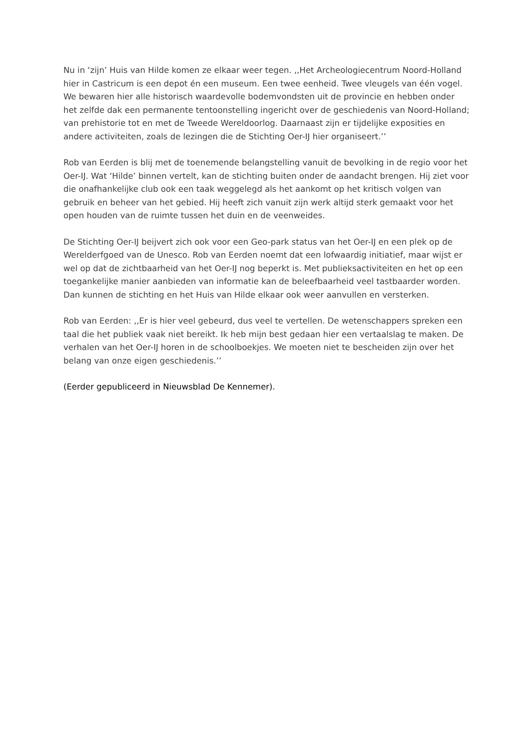Nu in ‘zijn’ Huis van Hilde komen ze elkaar weer tegen. ,,Het Archeologiecentrum Noord-Holland hier in Castricum is een depot én een museum. Een twee eenheid. Twee vleugels van één vogel. We bewaren hier alle historisch waardevolle bodemvondsten uit de provincie en hebben onder het zelfde dak een permanente tentoonstelling ingericht over de geschiedenis van Noord-Holland; van prehistorie tot en met de Tweede Wereldoorlog. Daarnaast zijn er tijdelijke exposities en andere activiteiten, zoals de lezingen die de Stichting Oer-IJ hier organiseert.’’
Rob van Eerden is blij met de toenemende belangstelling vanuit de bevolking in de regio voor het Oer-IJ. Wat ‘Hilde’ binnen vertelt, kan de stichting buiten onder de aandacht brengen. Hij ziet voor die onafhankelijke club ook een taak weggelegd als het aankomt op het kritisch volgen van gebruik en beheer van het gebied. Hij heeft zich vanuit zijn werk altijd sterk gemaakt voor het open houden van de ruimte tussen het duin en de veenweides.
De Stichting Oer-IJ beijvert zich ook voor een Geo-park status van het Oer-IJ en een plek op de Werelderfgoed van de Unesco. Rob van Eerden noemt dat een lofwaardig initiatief, maar wijst er wel op dat de zichtbaarheid van het Oer-IJ nog beperkt is. Met publieksactiviteiten en het op een toegankelijke manier aanbieden van informatie kan de beleefbaarheid veel tastbaarder worden. Dan kunnen de stichting en het Huis van Hilde elkaar ook weer aanvullen en versterken.
Rob van Eerden: ,,Er is hier veel gebeurd, dus veel te vertellen. De wetenschappers spreken een taal die het publiek vaak niet bereikt. Ik heb mijn best gedaan hier een vertaalslag te maken. De verhalen van het Oer-IJ horen in de schoolboekjes. We moeten niet te bescheiden zijn over het belang van onze eigen geschiedenis.’’
(Eerder gepubliceerd in Nieuwsblad De Kennemer).